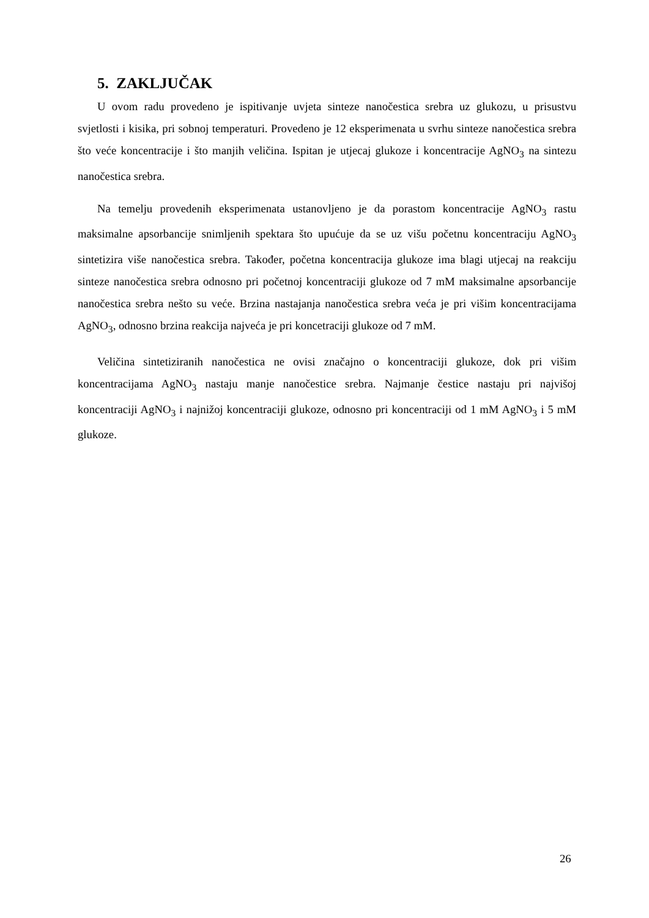5. ZAKLJUČAK
U ovom radu provedeno je ispitivanje uvjeta sinteze nanočestica srebra uz glukozu, u prisustvu svjetlosti i kisika, pri sobnoj temperaturi. Provedeno je 12 eksperimenata u svrhu sinteze nanočestica srebra što veće koncentracije i što manjih veličina. Ispitan je utjecaj glukoze i koncentracije AgNO<sub>3</sub> na sintezu nanočestica srebra.
Na temelju provedenih eksperimenata ustanovljeno je da porastom koncentracije AgNO<sub>3</sub> rastu maksimalne apsorbancije snimljenih spektara što upućuje da se uz višu početnu koncentraciju AgNO<sub>3</sub> sintetizira više nanočestica srebra. Također, početna koncentracija glukoze ima blagi utjecaj na reakciju sinteze nanočestica srebra odnosno pri početnoj koncentraciji glukoze od 7 mM maksimalne apsorbancije nanočestica srebra nešto su veće. Brzina nastajanja nanočestica srebra veća je pri višim koncentracijama AgNO<sub>3</sub>, odnosno brzina reakcija najveća je pri koncetraciji glukoze od 7 mM.
Veličina sintetiziranih nanočestica ne ovisi značajno o koncentraciji glukoze, dok pri višim koncentracijama AgNO<sub>3</sub> nastaju manje nanočestice srebra. Najmanje čestice nastaju pri najvišoj koncentraciji AgNO<sub>3</sub> i najnižoj koncentraciji glukoze, odnosno pri koncentraciji od 1 mM AgNO<sub>3</sub> i 5 mM glukoze.
26